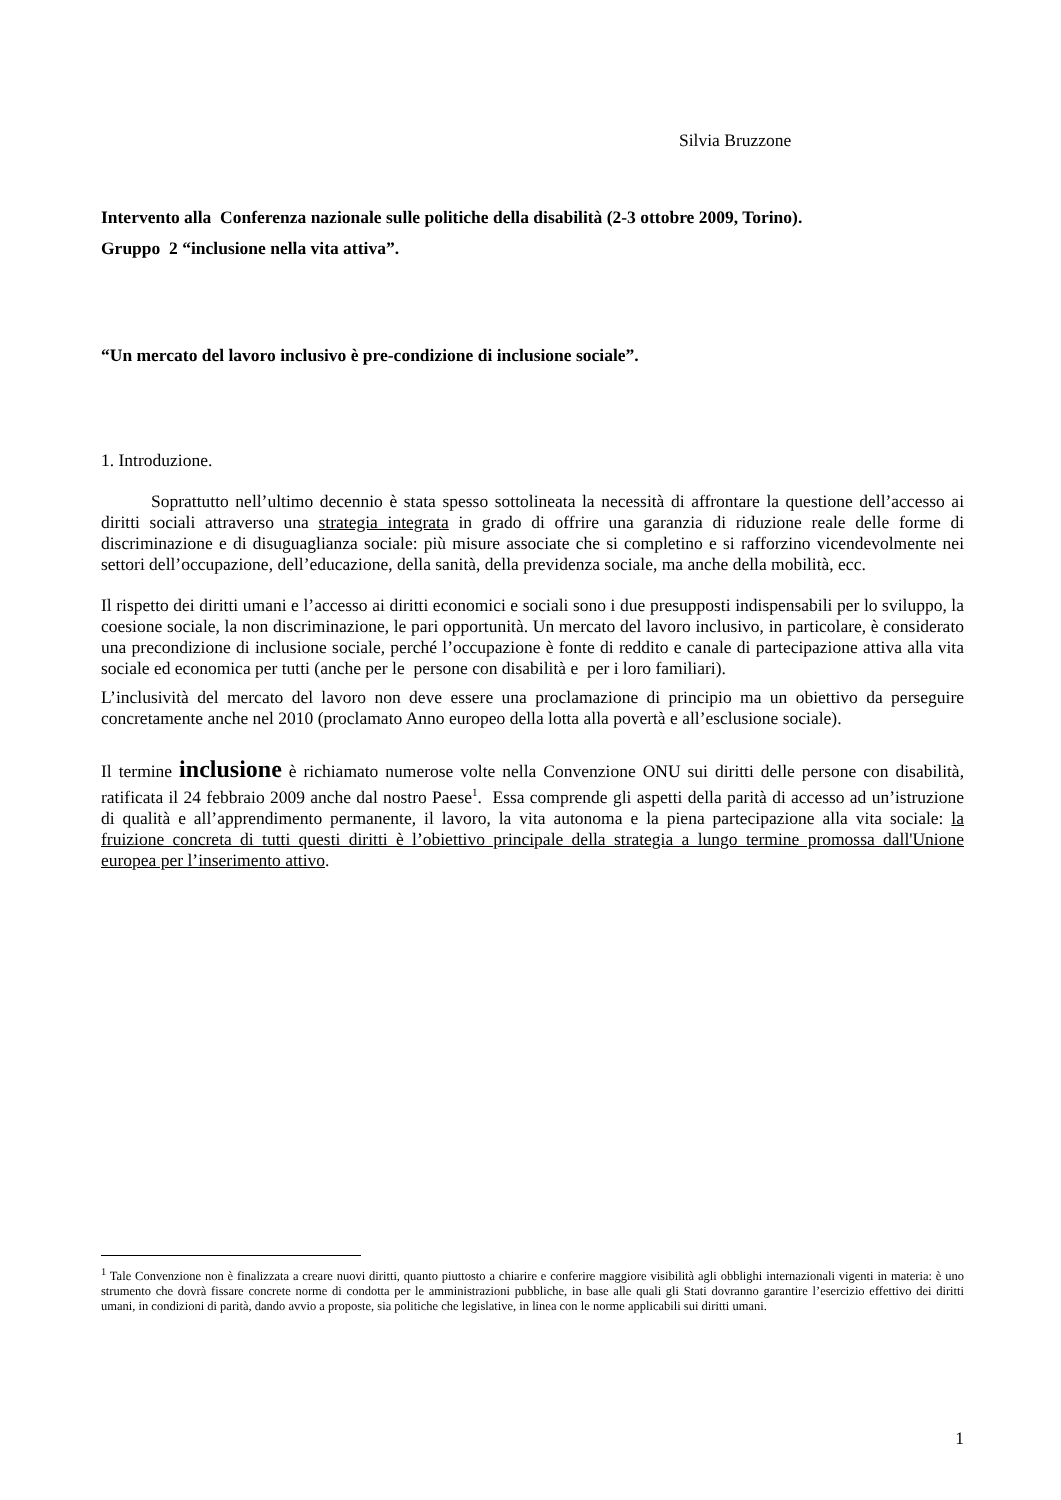Silvia Bruzzone
Intervento alla Conferenza nazionale sulle politiche della disabilità (2-3 ottobre 2009, Torino).
Gruppo 2 “inclusione nella vita attiva”.
“Un mercato del lavoro inclusivo è pre-condizione di inclusione sociale”.
1. Introduzione.
Soprattutto nell’ultimo decennio è stata spesso sottolineata la necessità di affrontare la questione dell’accesso ai diritti sociali attraverso una strategia integrata in grado di offrire una garanzia di riduzione reale delle forme di discriminazione e di disuguaglianza sociale: più misure associate che si completino e si rafforzino vicendevolmente nei settori dell’occupazione, dell’educazione, della sanità, della previdenza sociale, ma anche della mobilità, ecc.
Il rispetto dei diritti umani e l’accesso ai diritti economici e sociali sono i due presupposti indispensabili per lo sviluppo, la coesione sociale, la non discriminazione, le pari opportunità. Un mercato del lavoro inclusivo, in particolare, è considerato una precondizione di inclusione sociale, perché l’occupazione è fonte di reddito e canale di partecipazione attiva alla vita sociale ed economica per tutti (anche per le persone con disabilità e per i loro familiari).
L’inclusività del mercato del lavoro non deve essere una proclamazione di principio ma un obiettivo da perseguire concretamente anche nel 2010 (proclamato Anno europeo della lotta alla povertà e all’esclusione sociale).
Il termine inclusione è richiamato numerose volte nella Convenzione ONU sui diritti delle persone con disabilità, ratificata il 24 febbraio 2009 anche dal nostro Paese<sup>1</sup>. Essa comprende gli aspetti della parità di accesso ad un’istruzione di qualità e all’apprendimento permanente, il lavoro, la vita autonoma e la piena partecipazione alla vita sociale: la fruizione concreta di tutti questi diritti è l’obiettivo principale della strategia a lungo termine promossa dall'Unione europea per l’inserimento attivo.
<sup>1</sup> Tale Convenzione non è finalizzata a creare nuovi diritti, quanto piuttosto a chiarire e conferire maggiore visibilità agli obblighi internazionali vigenti in materia: è uno strumento che dovrà fissare concrete norme di condotta per le amministrazioni pubbliche, in base alle quali gli Stati dovranno garantire l’esercizio effettivo dei diritti umani, in condizioni di parità, dando avvio a proposte, sia politiche che legislative, in linea con le norme applicabili sui diritti umani.
1